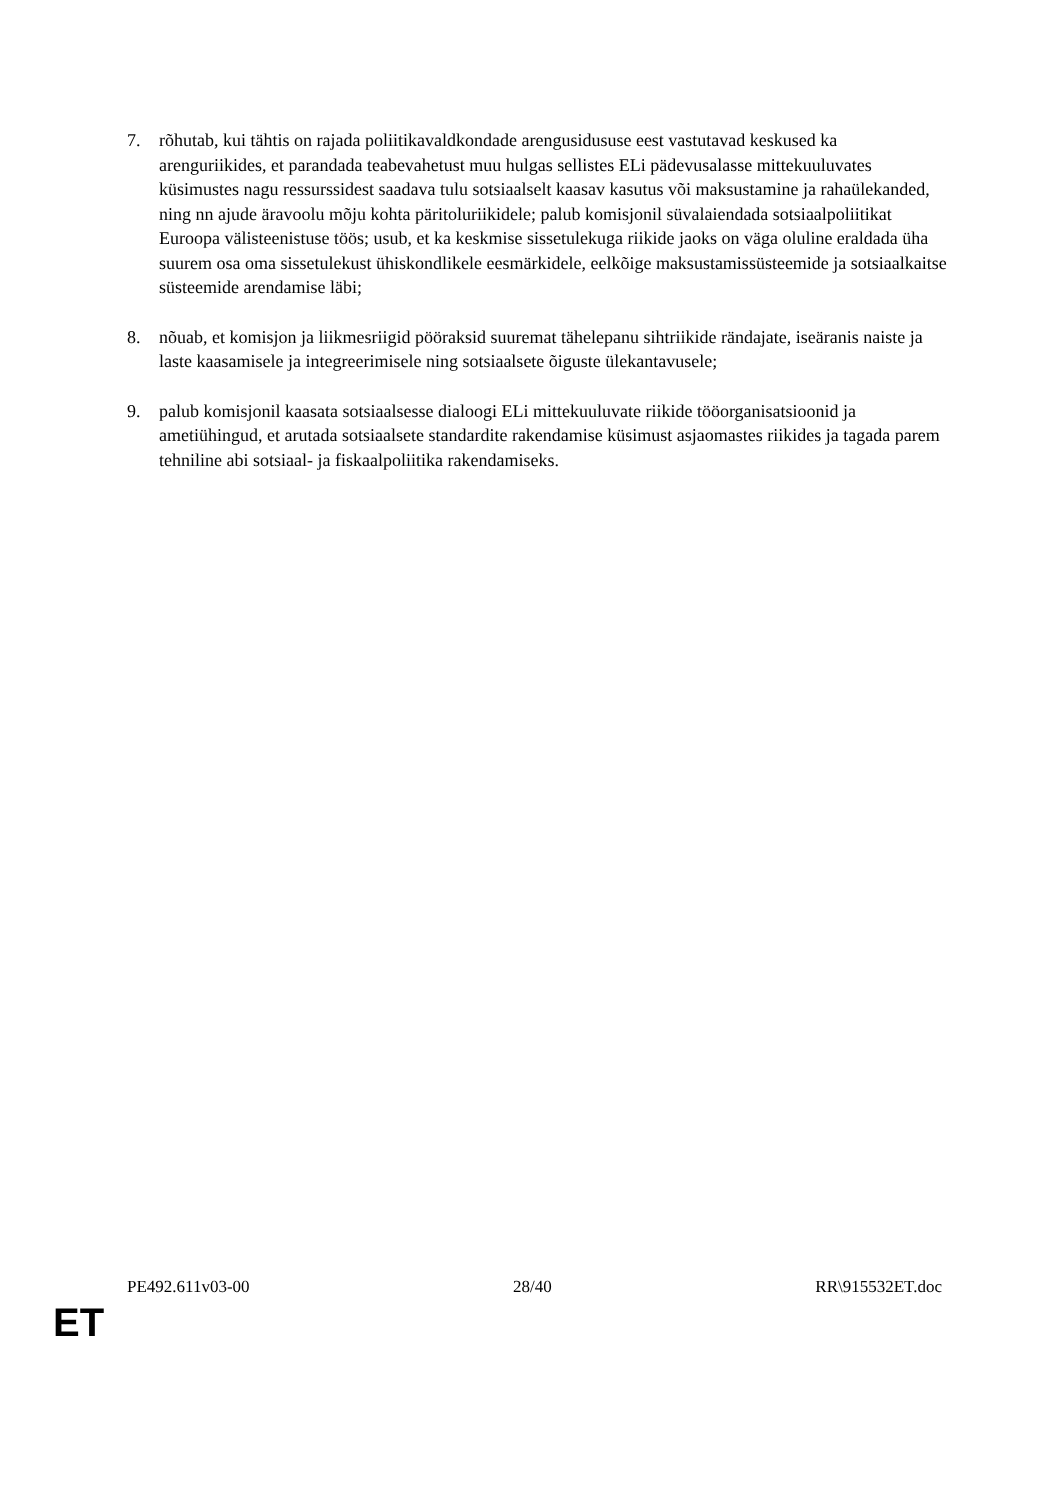7. rõhutab, kui tähtis on rajada poliitikavaldkondade arengusidususe eest vastutavad keskused ka arenguriikides, et parandada teabevahetust muu hulgas sellistes ELi pädevusalasse mittekuuluvates küsimustes nagu ressurssidest saadava tulu sotsiaalselt kaasav kasutus või maksustamine ja rahaülekanded, ning nn ajude äravoolu mõju kohta päritoluriikidele; palub komisjonil süvalaiendada sotsiaalpoliitikat Euroopa välisteenistuse töös; usub, et ka keskmise sissetulekuga riikide jaoks on väga oluline eraldada üha suurem osa oma sissetulekust ühiskondlikele eesmärkidele, eelkõige maksustamissüsteemide ja sotsiaalkaitse süsteemide arendamise läbi;
8. nõuab, et komisjon ja liikmesriigid pööraksid suuremat tähelepanu sihtriikide rändajate, iseäranis naiste ja laste kaasamisele ja integreerimisele ning sotsiaalsete õiguste ülekantavusele;
9. palub komisjonil kaasata sotsiaalsesse dialoogi ELi mittekuuluvate riikide tööorganisatsioonid ja ametiühingud, et arutada sotsiaalsete standardite rakendamise küsimust asjaomastes riikides ja tagada parem tehniline abi sotsiaal- ja fiskaalpoliitika rakendamiseks.
PE492.611v03-00 28/40 RR\915532ET.doc
ET